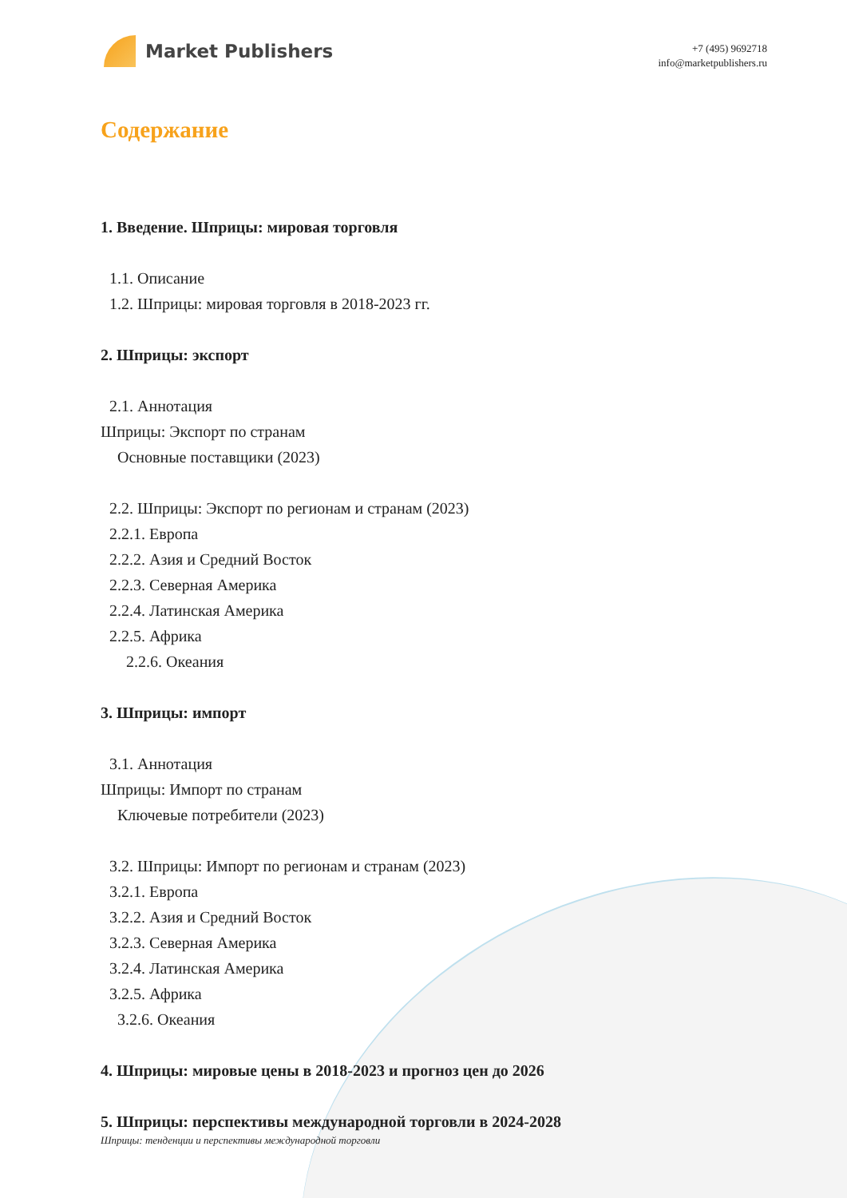Market Publishers
+7 (495) 9692718
info@marketpublishers.ru
Содержание
1. Введение. Шприцы: мировая торговля
1.1. Описание
1.2. Шприцы: мировая торговля в 2018-2023 гг.
2. Шприцы: экспорт
2.1. Аннотация
Шприцы: Экспорт по странам
Основные поставщики (2023)
2.2. Шприцы: Экспорт по регионам и странам (2023)
2.2.1. Европа
2.2.2. Азия и Средний Восток
2.2.3. Северная Америка
2.2.4. Латинская Америка
2.2.5. Африка
2.2.6. Океания
3. Шприцы: импорт
3.1. Аннотация
Шприцы: Импорт по странам
Ключевые потребители (2023)
3.2. Шприцы: Импорт по регионам и странам (2023)
3.2.1. Европа
3.2.2. Азия и Средний Восток
3.2.3. Северная Америка
3.2.4. Латинская Америка
3.2.5. Африка
3.2.6. Океания
4. Шприцы: мировые цены в 2018-2023 и прогноз цен до 2026
5. Шприцы: перспективы международной торговли в 2024-2028
Шприцы: тенденции и перспективы международной торговли